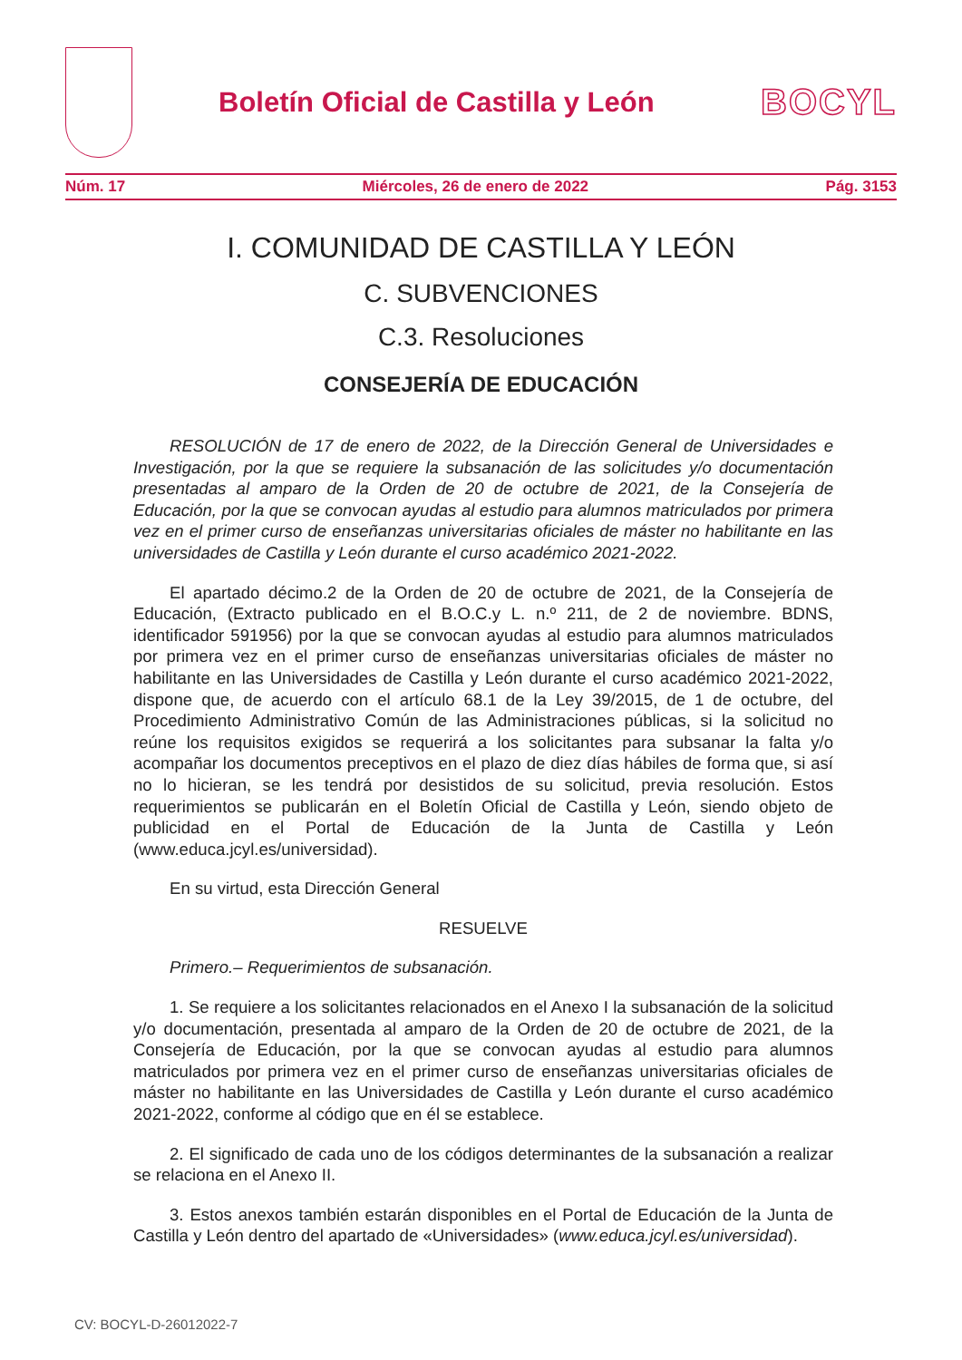Boletín Oficial de Castilla y León
BOCYL
Núm. 17 Miércoles, 26 de enero de 2022 Pág. 3153
I. COMUNIDAD DE CASTILLA Y LEÓN
C. SUBVENCIONES
C.3. Resoluciones
CONSEJERÍA DE EDUCACIÓN
RESOLUCIÓN de 17 de enero de 2022, de la Dirección General de Universidades e Investigación, por la que se requiere la subsanación de las solicitudes y/o documentación presentadas al amparo de la Orden de 20 de octubre de 2021, de la Consejería de Educación, por la que se convocan ayudas al estudio para alumnos matriculados por primera vez en el primer curso de enseñanzas universitarias oficiales de máster no habilitante en las universidades de Castilla y León durante el curso académico 2021-2022.
El apartado décimo.2 de la Orden de 20 de octubre de 2021, de la Consejería de Educación, (Extracto publicado en el B.O.C.y L. n.º 211, de 2 de noviembre. BDNS, identificador 591956) por la que se convocan ayudas al estudio para alumnos matriculados por primera vez en el primer curso de enseñanzas universitarias oficiales de máster no habilitante en las Universidades de Castilla y León durante el curso académico 2021-2022, dispone que, de acuerdo con el artículo 68.1 de la Ley 39/2015, de 1 de octubre, del Procedimiento Administrativo Común de las Administraciones públicas, si la solicitud no reúne los requisitos exigidos se requerirá a los solicitantes para subsanar la falta y/o acompañar los documentos preceptivos en el plazo de diez días hábiles de forma que, si así no lo hicieran, se les tendrá por desistidos de su solicitud, previa resolución. Estos requerimientos se publicarán en el Boletín Oficial de Castilla y León, siendo objeto de publicidad en el Portal de Educación de la Junta de Castilla y León (www.educa.jcyl.es/universidad).
En su virtud, esta Dirección General
RESUELVE
Primero.– Requerimientos de subsanación.
1. Se requiere a los solicitantes relacionados en el Anexo I la subsanación de la solicitud y/o documentación, presentada al amparo de la Orden de 20 de octubre de 2021, de la Consejería de Educación, por la que se convocan ayudas al estudio para alumnos matriculados por primera vez en el primer curso de enseñanzas universitarias oficiales de máster no habilitante en las Universidades de Castilla y León durante el curso académico 2021-2022, conforme al código que en él se establece.
2. El significado de cada uno de los códigos determinantes de la subsanación a realizar se relaciona en el Anexo II.
3. Estos anexos también estarán disponibles en el Portal de Educación de la Junta de Castilla y León dentro del apartado de «Universidades» (www.educa.jcyl.es/universidad).
CV: BOCYL-D-26012022-7